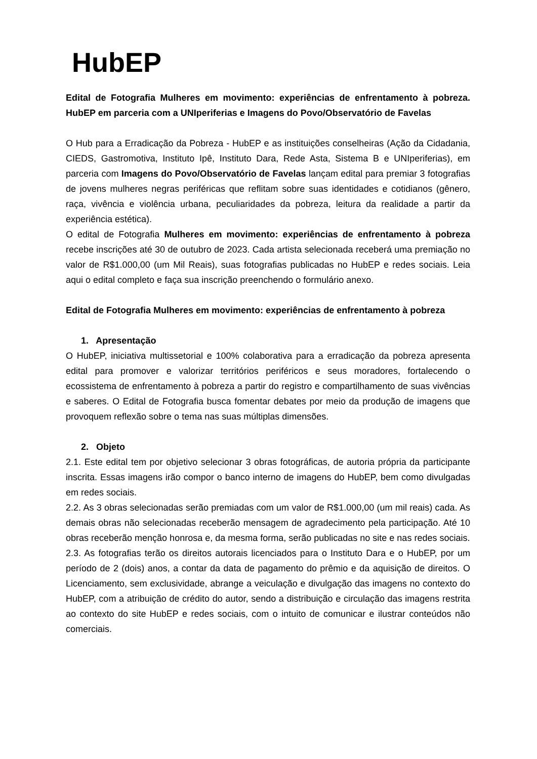HubEP
Edital de Fotografia Mulheres em movimento: experiências de enfrentamento à pobreza. HubEP em parceria com a UNIperiferias e Imagens do Povo/Observatório de Favelas
O Hub para a Erradicação da Pobreza - HubEP e as instituições conselheiras (Ação da Cidadania, CIEDS, Gastromotiva, Instituto Ipê, Instituto Dara, Rede Asta, Sistema B e UNIperiferias), em parceria com Imagens do Povo/Observatório de Favelas lançam edital para premiar 3 fotografias de jovens mulheres negras periféricas que reflitam sobre suas identidades e cotidianos (gênero, raça, vivência e violência urbana, peculiaridades da pobreza, leitura da realidade a partir da experiência estética).
O edital de Fotografia Mulheres em movimento: experiências de enfrentamento à pobreza recebe inscrições até 30 de outubro de 2023. Cada artista selecionada receberá uma premiação no valor de R$1.000,00 (um Mil Reais), suas fotografias publicadas no HubEP e redes sociais. Leia aqui o edital completo e faça sua inscrição preenchendo o formulário anexo.
Edital de Fotografia Mulheres em movimento: experiências de enfrentamento à pobreza
1. Apresentação
O HubEP, iniciativa multissetorial e 100% colaborativa para a erradicação da pobreza apresenta edital para promover e valorizar territórios periféricos e seus moradores, fortalecendo o ecossistema de enfrentamento à pobreza a partir do registro e compartilhamento de suas vivências e saberes. O Edital de Fotografia busca fomentar debates por meio da produção de imagens que provoquem reflexão sobre o tema nas suas múltiplas dimensões.
2. Objeto
2.1. Este edital tem por objetivo selecionar 3 obras fotográficas, de autoria própria da participante inscrita. Essas imagens irão compor o banco interno de imagens do HubEP, bem como divulgadas em redes sociais.
2.2. As 3 obras selecionadas serão premiadas com um valor de R$1.000,00 (um mil reais) cada. As demais obras não selecionadas receberão mensagem de agradecimento pela participação. Até 10 obras receberão menção honrosa e, da mesma forma, serão publicadas no site e nas redes sociais.
2.3. As fotografias terão os direitos autorais licenciados para o Instituto Dara e o HubEP, por um período de 2 (dois) anos, a contar da data de pagamento do prêmio e da aquisição de direitos. O Licenciamento, sem exclusividade, abrange a veiculação e divulgação das imagens no contexto do HubEP, com a atribuição de crédito do autor, sendo a distribuição e circulação das imagens restrita ao contexto do site HubEP e redes sociais, com o intuito de comunicar e ilustrar conteúdos não comerciais.